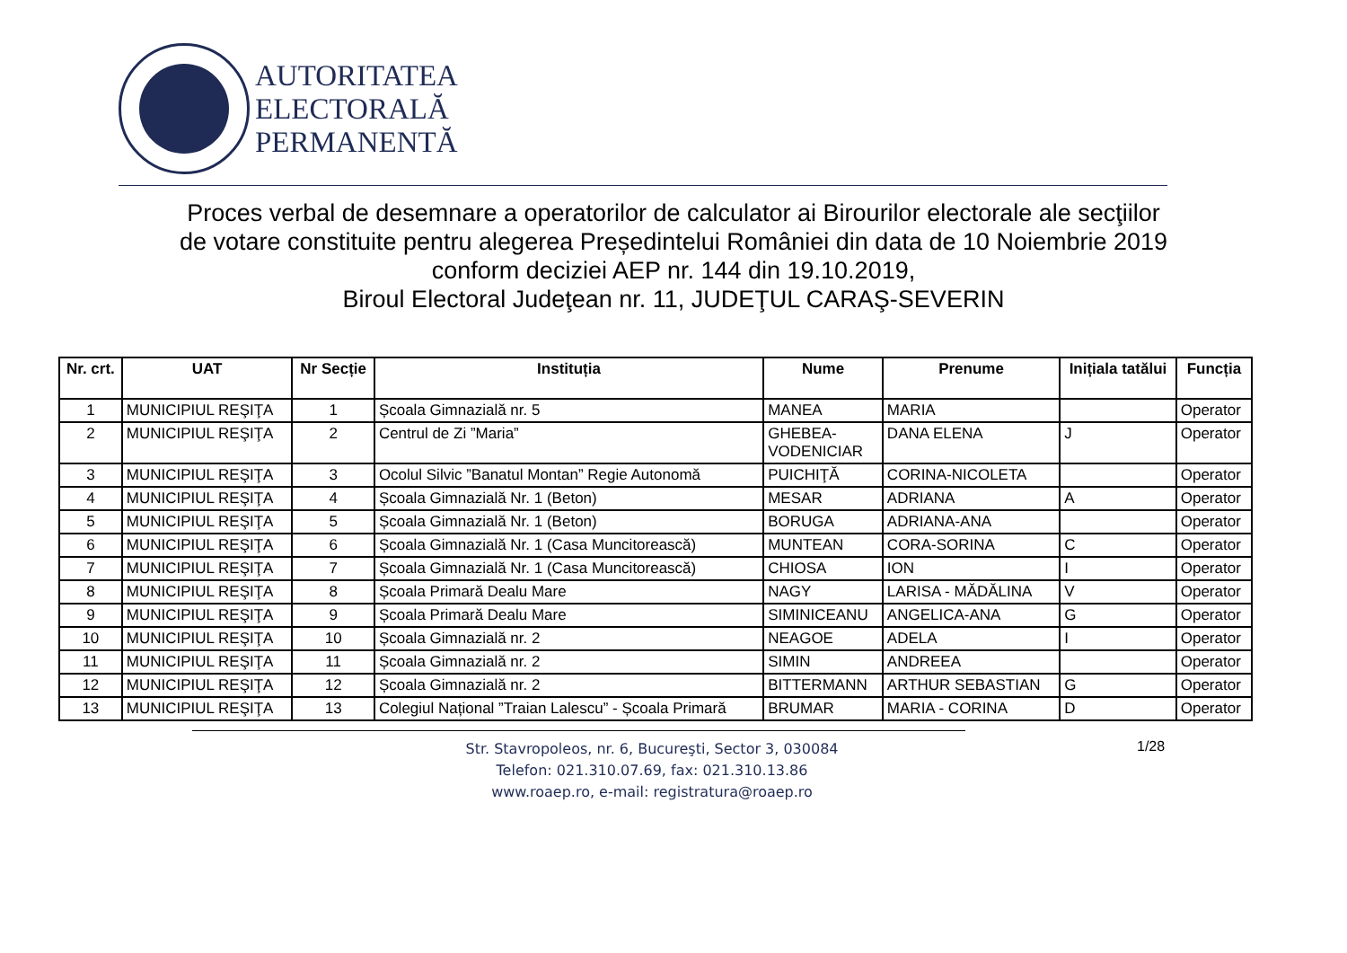AUTORITATEA
ELECTORALĂ
PERMANENTĂ
Proces verbal de desemnare a operatorilor de calculator ai Birourilor electorale ale secţiilor
de votare constituite pentru alegerea Președintelui României din data de 10 Noiembrie 2019
conform deciziei AEP nr. 144 din 19.10.2019,
Biroul Electoral Judeţean nr. 11, JUDEŢUL CARAŞ-SEVERIN
| Nr. crt. | UAT | Nr Secție | Instituția | Nume | Prenume | Inițiala tatălui | Funcția |
| --- | --- | --- | --- | --- | --- | --- | --- |
| 1 | MUNICIPIUL REŞIŢA | 1 | Școala Gimnazială nr. 5 | MANEA | MARIA | | Operator |
| 2 | MUNICIPIUL REŞIŢA | 2 | Centrul de Zi ”Maria” | GHEBEA- VODENICIAR | DANA ELENA | J | Operator |
| 3 | MUNICIPIUL REŞIŢA | 3 | Ocolul Silvic ”Banatul Montan” Regie Autonomă | PUICHIŢĂ | CORINA-NICOLETA | | Operator |
| 4 | MUNICIPIUL REŞIŢA | 4 | Școala Gimnazială Nr. 1 (Beton) | MESAR | ADRIANA | A | Operator |
| 5 | MUNICIPIUL REŞIŢA | 5 | Școala Gimnazială Nr. 1 (Beton) | BORUGA | ADRIANA-ANA | | Operator |
| 6 | MUNICIPIUL REŞIŢA | 6 | Școala Gimnazială Nr. 1 (Casa Muncitorească) | MUNTEAN | CORA-SORINA | C | Operator |
| 7 | MUNICIPIUL REŞIŢA | 7 | Școala Gimnazială Nr. 1 (Casa Muncitorească) | CHIOSA | ION | I | Operator |
| 8 | MUNICIPIUL REŞIŢA | 8 | Școala Primară Dealu Mare | NAGY | LARISA - MĂDĂLINA | V | Operator |
| 9 | MUNICIPIUL REŞIŢA | 9 | Școala Primară Dealu Mare | SIMINICEANU | ANGELICA-ANA | G | Operator |
| 10 | MUNICIPIUL REŞIŢA | 10 | Școala Gimnazială nr. 2 | NEAGOE | ADELA | I | Operator |
| 11 | MUNICIPIUL REŞIŢA | 11 | Școala Gimnazială nr. 2 | SIMIN | ANDREEA | | Operator |
| 12 | MUNICIPIUL REŞIŢA | 12 | Școala Gimnazială nr. 2 | BITTERMANN | ARTHUR SEBASTIAN | G | Operator |
| 13 | MUNICIPIUL REŞIŢA | 13 | Colegiul Național ”Traian Lalescu” - Școala Primară | BRUMAR | MARIA - CORINA | D | Operator |
Str. Stavropoleos, nr. 6, Bucureşti, Sector 3, 030084
Telefon: 021.310.07.69, fax: 021.310.13.86
www.roaep.ro, e-mail: registratura@roaep.ro
1/28